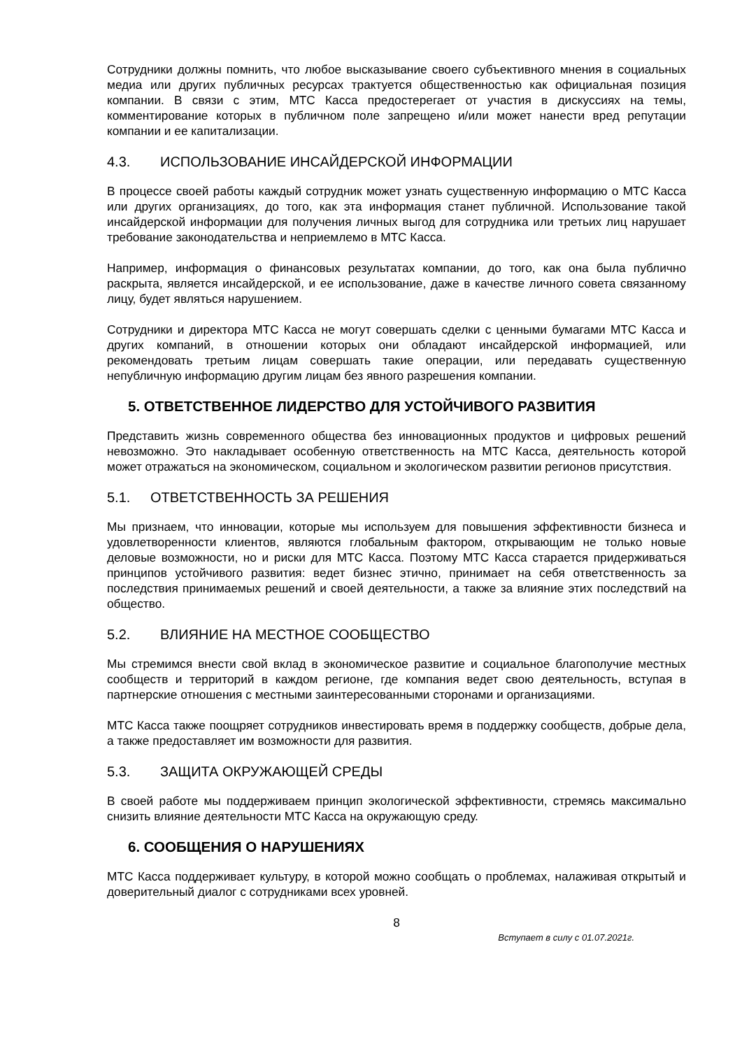Сотрудники должны помнить, что любое высказывание своего субъективного мнения в социальных медиа или других публичных ресурсах трактуется общественностью как официальная позиция компании. В связи с этим, МТС Касса предостерегает от участия в дискуссиях на темы, комментирование которых в публичном поле запрещено и/или может нанести вред репутации компании и ее капитализации.
4.3. ИСПОЛЬЗОВАНИЕ ИНСАЙДЕРСКОЙ ИНФОРМАЦИИ
В процессе своей работы каждый сотрудник может узнать существенную информацию о МТС Касса или других организациях, до того, как эта информация станет публичной. Использование такой инсайдерской информации для получения личных выгод для сотрудника или третьих лиц нарушает требование законодательства и неприемлемо в МТС Касса.
Например, информация о финансовых результатах компании, до того, как она была публично раскрыта, является инсайдерской, и ее использование, даже в качестве личного совета связанному лицу, будет являться нарушением.
Сотрудники и директора МТС Касса не могут совершать сделки с ценными бумагами МТС Касса и других компаний, в отношении которых они обладают инсайдерской информацией, или рекомендовать третьим лицам совершать такие операции, или передавать существенную непубличную информацию другим лицам без явного разрешения компании.
5. ОТВЕТСТВЕННОЕ ЛИДЕРСТВО ДЛЯ УСТОЙЧИВОГО РАЗВИТИЯ
Представить жизнь современного общества без инновационных продуктов и цифровых решений невозможно. Это накладывает особенную ответственность на МТС Касса, деятельность которой может отражаться на экономическом, социальном и экологическом развитии регионов присутствия.
5.1. ОТВЕТСТВЕННОСТЬ ЗА РЕШЕНИЯ
Мы признаем, что инновации, которые мы используем для повышения эффективности бизнеса и удовлетворенности клиентов, являются глобальным фактором, открывающим не только новые деловые возможности, но и риски для МТС Касса. Поэтому МТС Касса старается придерживаться принципов устойчивого развития: ведет бизнес этично, принимает на себя ответственность за последствия принимаемых решений и своей деятельности, а также за влияние этих последствий на общество.
5.2. ВЛИЯНИЕ НА МЕСТНОЕ СООБЩЕСТВО
Мы стремимся внести свой вклад в экономическое развитие и социальное благополучие местных сообществ и территорий в каждом регионе, где компания ведет свою деятельность, вступая в партнерские отношения с местными заинтересованными сторонами и организациями.
МТС Касса также поощряет сотрудников инвестировать время в поддержку сообществ, добрые дела, а также предоставляет им возможности для развития.
5.3. ЗАЩИТА ОКРУЖАЮЩЕЙ СРЕДЫ
В своей работе мы поддерживаем принцип экологической эффективности, стремясь максимально снизить влияние деятельности МТС Касса на окружающую среду.
6. СООБЩЕНИЯ О НАРУШЕНИЯХ
МТС Касса поддерживает культуру, в которой можно сообщать о проблемах, налаживая открытый и доверительный диалог с сотрудниками всех уровней.
8
Вступает в силу с 01.07.2021г.